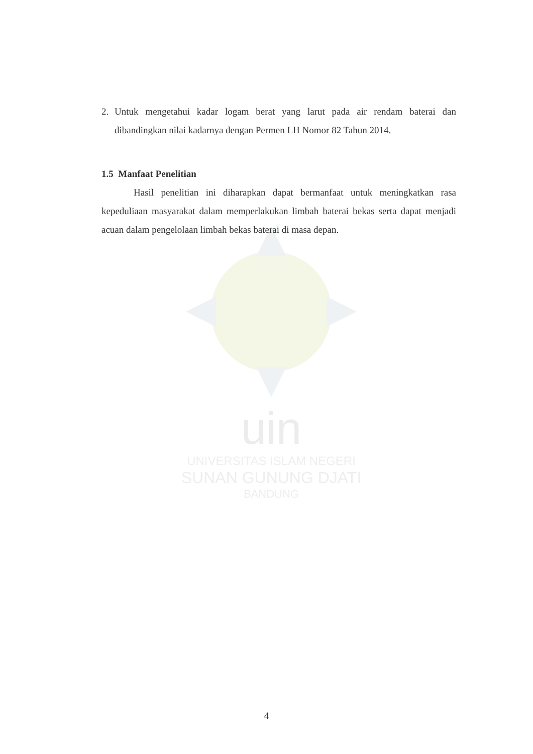uin
UNIVERSITAS ISLAM NEGERI
SUNAN GUNUNG DJATI
BANDUNG
2. Untuk mengetahui kadar logam berat yang larut pada air rendam baterai dan dibandingkan nilai kadarnya dengan Permen LH Nomor 82 Tahun 2014.
1.5 Manfaat Penelitian
Hasil penelitian ini diharapkan dapat bermanfaat untuk meningkatkan rasa kepeduliaan masyarakat dalam memperlakukan limbah baterai bekas serta dapat menjadi acuan dalam pengelolaan limbah bekas baterai di masa depan.
4